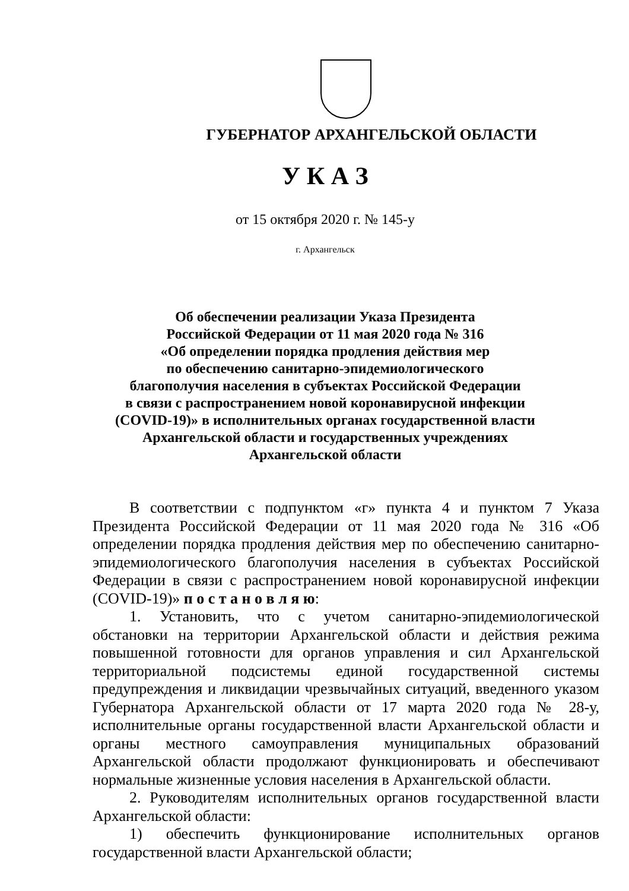ГУБЕРНАТОР АРХАНГЕЛЬСКОЙ ОБЛАСТИ
У К А З
от 15 октября 2020 г. № 145-у
г. Архангельск
Об обеспечении реализации Указа Президента
Российской Федерации от 11 мая 2020 года № 316
«Об определении порядка продления действия мер
по обеспечению санитарно-эпидемиологического
благополучия населения в субъектах Российской Федерации
в связи с распространением новой коронавирусной инфекции
(COVID-19)» в исполнительных органах государственной власти
Архангельской области и государственных учреждениях
Архангельской области
В соответствии с подпунктом «г» пункта 4 и пунктом 7 Указа Президента Российской Федерации от 11 мая 2020 года № 316 «Об определении порядка продления действия мер по обеспечению санитарно-эпидемиологического благополучия населения в субъектах Российской Федерации в связи с распространением новой коронавирусной инфекции (COVID-19)» п о с т а н о в л я ю:
1. Установить, что с учетом санитарно-эпидемиологической обстановки на территории Архангельской области и действия режима повышенной готовности для органов управления и сил Архангельской территориальной подсистемы единой государственной системы предупреждения и ликвидации чрезвычайных ситуаций, введенного указом Губернатора Архангельской области от 17 марта 2020 года № 28-у, исполнительные органы государственной власти Архангельской области и органы местного самоуправления муниципальных образований Архангельской области продолжают функционировать и обеспечивают нормальные жизненные условия населения в Архангельской области.
2. Руководителям исполнительных органов государственной власти Архангельской области:
1) обеспечить функционирование исполнительных органов государственной власти Архангельской области;